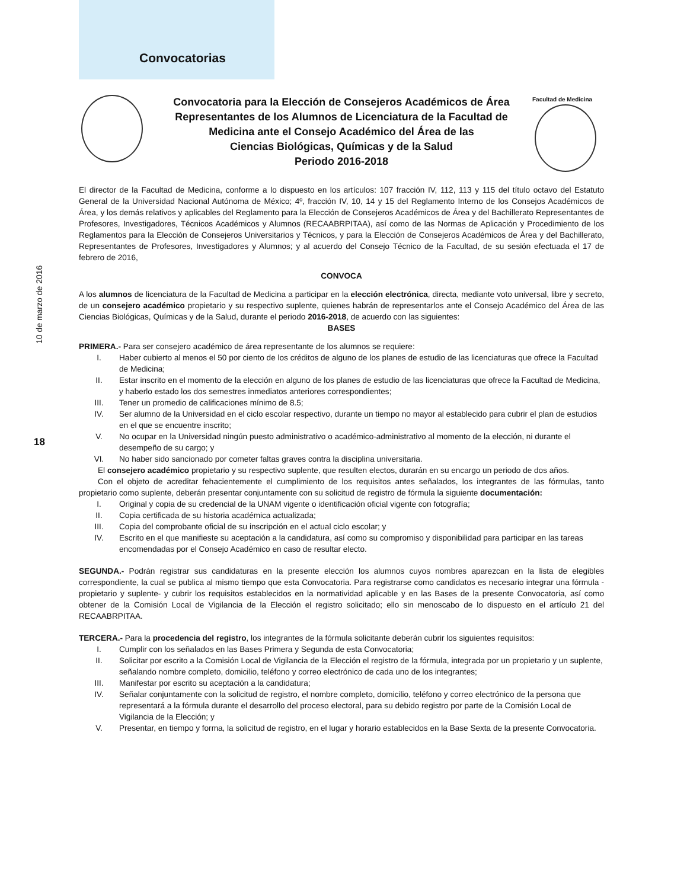Convocatorias
Facultad de Medicina
10 de marzo de 2016
18
Convocatoria para la Elección de Consejeros Académicos de Área
Representantes de los Alumnos de Licenciatura de la Facultad de
Medicina ante el Consejo Académico del Área de las
Ciencias Biológicas, Químicas y de la Salud
Periodo 2016-2018
El director de la Facultad de Medicina, conforme a lo dispuesto en los artículos: 107 fracción IV, 112, 113 y 115 del título octavo del Estatuto General de la Universidad Nacional Autónoma de México; 4º, fracción IV, 10, 14 y 15 del Reglamento Interno de los Consejos Académicos de Área, y los demás relativos y aplicables del Reglamento para la Elección de Consejeros Académicos de Área y del Bachillerato Representantes de Profesores, Investigadores, Técnicos Académicos y Alumnos (RECAABRPITAA), así como de las Normas de Aplicación y Procedimiento de los Reglamentos para la Elección de Consejeros Universitarios y Técnicos, y para la Elección de Consejeros Académicos de Área y del Bachillerato, Representantes de Profesores, Investigadores y Alumnos; y al acuerdo del Consejo Técnico de la Facultad, de su sesión efectuada el 17 de febrero de 2016,
CONVOCA
A los alumnos de licenciatura de la Facultad de Medicina a participar en la elección electrónica, directa, mediante voto universal, libre y secreto, de un consejero académico propietario y su respectivo suplente, quienes habrán de representarlos ante el Consejo Académico del Área de las Ciencias Biológicas, Químicas y de la Salud, durante el periodo 2016-2018, de acuerdo con las siguientes:
BASES
PRIMERA.- Para ser consejero académico de área representante de los alumnos se requiere:
I. Haber cubierto al menos el 50 por ciento de los créditos de alguno de los planes de estudio de las licenciaturas que ofrece la Facultad de Medicina;
II. Estar inscrito en el momento de la elección en alguno de los planes de estudio de las licenciaturas que ofrece la Facultad de Medicina, y haberlo estado los dos semestres inmediatos anteriores correspondientes;
III. Tener un promedio de calificaciones mínimo de 8.5;
IV. Ser alumno de la Universidad en el ciclo escolar respectivo, durante un tiempo no mayor al establecido para cubrir el plan de estudios en el que se encuentre inscrito;
V. No ocupar en la Universidad ningún puesto administrativo o académico-administrativo al momento de la elección, ni durante el desempeño de su cargo; y
VI. No haber sido sancionado por cometer faltas graves contra la disciplina universitaria.
El consejero académico propietario y su respectivo suplente, que resulten electos, durarán en su encargo un periodo de dos años.
Con el objeto de acreditar fehacientemente el cumplimiento de los requisitos antes señalados, los integrantes de las fórmulas, tanto propietario como suplente, deberán presentar conjuntamente con su solicitud de registro de fórmula la siguiente documentación:
I. Original y copia de su credencial de la UNAM vigente o identificación oficial vigente con fotografía;
II. Copia certificada de su historia académica actualizada;
III. Copia del comprobante oficial de su inscripción en el actual ciclo escolar; y
IV. Escrito en el que manifieste su aceptación a la candidatura, así como su compromiso y disponibilidad para participar en las tareas encomendadas por el Consejo Académico en caso de resultar electo.
SEGUNDA.- Podrán registrar sus candidaturas en la presente elección los alumnos cuyos nombres aparezcan en la lista de elegibles correspondiente, la cual se publica al mismo tiempo que esta Convocatoria. Para registrarse como candidatos es necesario integrar una fórmula -propietario y suplente- y cubrir los requisitos establecidos en la normatividad aplicable y en las Bases de la presente Convocatoria, así como obtener de la Comisión Local de Vigilancia de la Elección el registro solicitado; ello sin menoscabo de lo dispuesto en el artículo 21 del RECAABRPITAA.
TERCERA.- Para la procedencia del registro, los integrantes de la fórmula solicitante deberán cubrir los siguientes requisitos:
I. Cumplir con los señalados en las Bases Primera y Segunda de esta Convocatoria;
II. Solicitar por escrito a la Comisión Local de Vigilancia de la Elección el registro de la fórmula, integrada por un propietario y un suplente, señalando nombre completo, domicilio, teléfono y correo electrónico de cada uno de los integrantes;
III. Manifestar por escrito su aceptación a la candidatura;
IV. Señalar conjuntamente con la solicitud de registro, el nombre completo, domicilio, teléfono y correo electrónico de la persona que representará a la fórmula durante el desarrollo del proceso electoral, para su debido registro por parte de la Comisión Local de Vigilancia de la Elección; y
V. Presentar, en tiempo y forma, la solicitud de registro, en el lugar y horario establecidos en la Base Sexta de la presente Convocatoria.